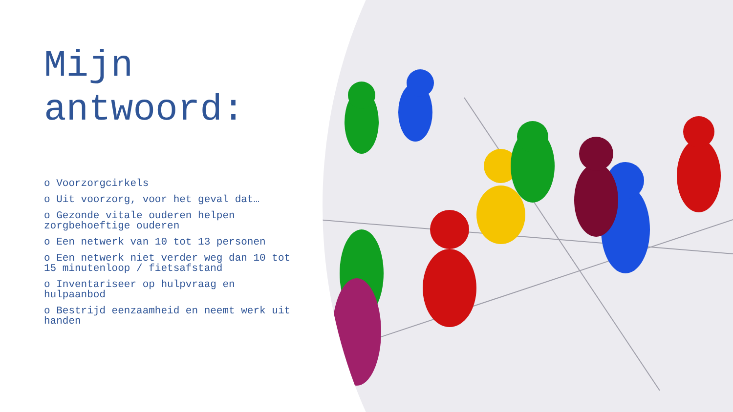Mijn antwoord:
o Voorzorgcirkels
o Uit voorzorg, voor het geval dat…
o Gezonde vitale ouderen helpen zorgbehoeftige ouderen
o Een netwerk van 10 tot 13 personen
o Een netwerk niet verder weg dan 10 tot 15 minutenloop / fietsafstand
o Inventariseer op hulpvraag en hulpaanbod
o Bestrijd eenzaamheid en neemt werk uit handen